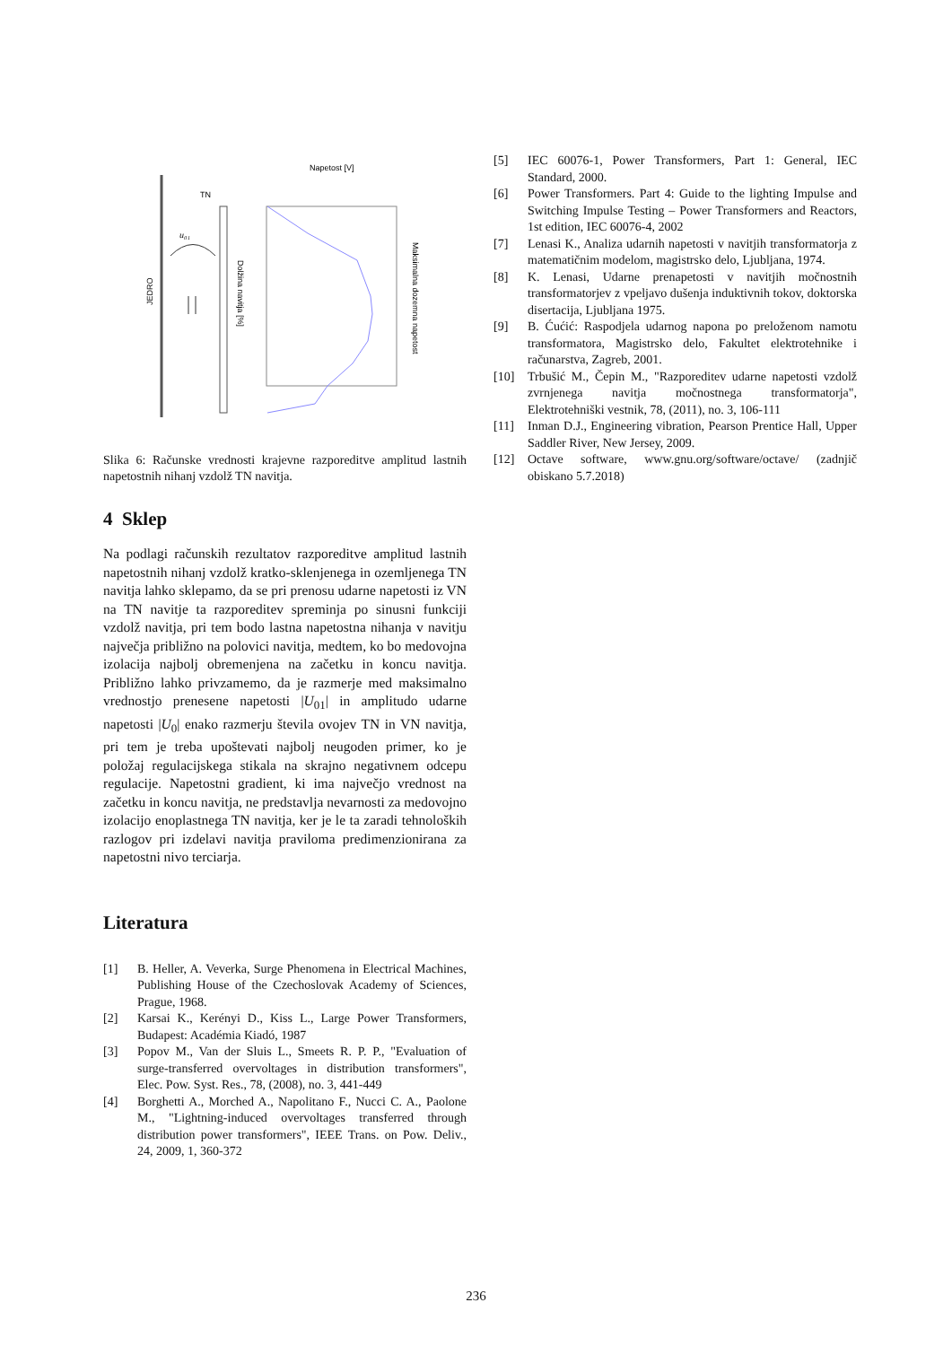JEDRO
TN
u₀₁
Dolžina navitja [%]
Napetost [V]
Maksimalna dozemna napetost
Slika 6: Računske vrednosti krajevne razporeditve amplitud lastnih napetostnih nihanj vzdolž TN navitja.
4 Sklep
Na podlagi računskih rezultatov razporeditve amplitud lastnih napetostnih nihanj vzdolž kratko-sklenjenega in ozemljenega TN navitja lahko sklepamo, da se pri prenosu udarne napetosti iz VN na TN navitje ta razporeditev spreminja po sinusni funkciji vzdolž navitja, pri tem bodo lastna napetostna nihanja v navitju največja približno na polovici navitja, medtem, ko bo medovojna izolacija najbolj obremenjena na začetku in koncu navitja. Približno lahko privzamemo, da je razmerje med maksimalno vrednostjo prenesene napetosti |U<sub>01</sub>| in amplitudo udarne napetosti |U<sub>0</sub>| enako razmerju števila ovojev TN in VN navitja, pri tem je treba upoštevati najbolj neugoden primer, ko je položaj regulacijskega stikala na skrajno negativnem odcepu regulacije. Napetostni gradient, ki ima največjo vrednost na začetku in koncu navitja, ne predstavlja nevarnosti za medovojno izolacijo enoplastnega TN navitja, ker je le ta zaradi tehnoloških razlogov pri izdelavi navitja praviloma predimenzionirana za napetostni nivo terciarja.
Literatura
[1] B. Heller, A. Veverka, Surge Phenomena in Electrical Machines, Publishing House of the Czechoslovak Academy of Sciences, Prague, 1968.
[2] Karsai K., Kerényi D., Kiss L., Large Power Transformers, Budapest: Académia Kiadó, 1987
[3] Popov M., Van der Sluis L., Smeets R. P. P., "Evaluation of surge-transferred overvoltages in distribution transformers", Elec. Pow. Syst. Res., 78, (2008), no. 3, 441-449
[4] Borghetti A., Morched A., Napolitano F., Nucci C. A., Paolone M., "Lightning-induced overvoltages transferred through distribution power transformers", IEEE Trans. on Pow. Deliv., 24, 2009, 1, 360-372
[5] IEC 60076-1, Power Transformers, Part 1: General, IEC Standard, 2000.
[6] Power Transformers. Part 4: Guide to the lighting Impulse and Switching Impulse Testing – Power Transformers and Reactors, 1st edition, IEC 60076-4, 2002
[7] Lenasi K., Analiza udarnih napetosti v navitjih transformatorja z matematičnim modelom, magistrsko delo, Ljubljana, 1974.
[8] K. Lenasi, Udarne prenapetosti v navitjih močnostnih transformatorjev z vpeljavo dušenja induktivnih tokov, doktorska disertacija, Ljubljana 1975.
[9] B. Ćućić: Raspodjela udarnog napona po preloženom namotu transformatora, Magistrsko delo, Fakultet elektrotehnike i računarstva, Zagreb, 2001.
[10] Trbušić M., Čepin M., "Razporeditev udarne napetosti vzdolž zvrnjenega navitja močnostnega transformatorja", Elektrotehniški vestnik, 78, (2011), no. 3, 106-111
[11] Inman D.J., Engineering vibration, Pearson Prentice Hall, Upper Saddler River, New Jersey, 2009.
[12] Octave software, www.gnu.org/software/octave/ (zadnjič obiskano 5.7.2018)
236